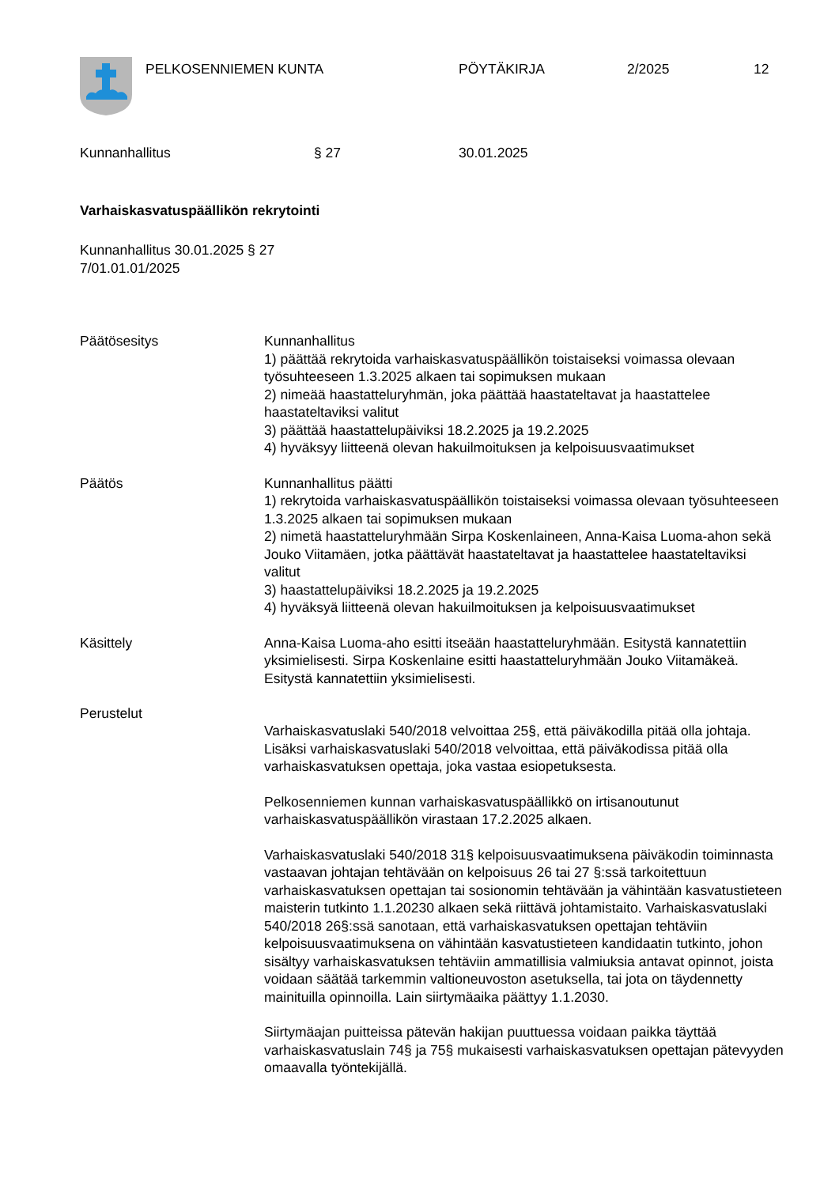PELKOSENNIEMEN KUNTA PÖYTÄKIRJA 2/2025 12
Kunnanhallitus § 27 30.01.2025
Varhaiskasvatuspäällikön rekrytointi
Kunnanhallitus 30.01.2025 § 27
7/01.01.01/2025
Päätösesitys Kunnanhallitus
1) päättää rekrytoida varhaiskasvatuspäällikön toistaiseksi voimassa olevaan työsuhteeseen 1.3.2025 alkaen tai sopimuksen mukaan
2) nimeää haastatteluryhmän, joka päättää haastateltavat ja haastattelee haastateltaviksi valitut
3) päättää haastattelupäiviksi 18.2.2025 ja 19.2.2025
4) hyväksyy liitteenä olevan hakuilmoituksen ja kelpoisuusvaatimukset
Päätös Kunnanhallitus päätti
1) rekrytoida varhaiskasvatuspäällikön toistaiseksi voimassa olevaan työsuhteeseen 1.3.2025 alkaen tai sopimuksen mukaan
2) nimetä haastatteluryhmään Sirpa Koskenlaineen, Anna-Kaisa Luoma-ahon sekä Jouko Viitamäen, jotka päättävät haastateltavat ja haastattelee haastateltaviksi valitut
3) haastattelupäiviksi 18.2.2025 ja 19.2.2025
4) hyväksyä liitteenä olevan hakuilmoituksen ja kelpoisuusvaatimukset
Käsittely Anna-Kaisa Luoma-aho esitti itseään haastatteluryhmään. Esitystä kannatettiin yksimielisesti. Sirpa Koskenlaine esitti haastatteluryhmään Jouko Viitamäkeä. Esitystä kannatettiin yksimielisesti.
Perustelut
Varhaiskasvatuslaki 540/2018 velvoittaa 25§, että päiväkodilla pitää olla johtaja. Lisäksi varhaiskasvatuslaki 540/2018 velvoittaa, että päiväkodissa pitää olla varhaiskasvatuksen opettaja, joka vastaa esiopetuksesta.
Pelkosenniemen kunnan varhaiskasvatuspäällikkö on irtisanoutunut varhaiskasvatuspäällikön virastaan 17.2.2025 alkaen.
Varhaiskasvatuslaki 540/2018 31§ kelpoisuusvaatimuksena päiväkodin toiminnasta vastaavan johtajan tehtävään on kelpoisuus 26 tai 27 §:ssä tarkoitettuun varhaiskasvatuksen opettajan tai sosionomin tehtävään ja vähintään kasvatustieteen maisterin tutkinto 1.1.20230 alkaen sekä riittävä johtamistaito. Varhaiskasvatuslaki 540/2018 26§:ssä sanotaan, että varhaiskasvatuksen opettajan tehtäviin kelpoisuusvaatimuksena on vähintään kasvatustieteen kandidaatin tutkinto, johon sisältyy varhaiskasvatuksen tehtäviin ammatillisia valmiuksia antavat opinnot, joista voidaan säätää tarkemmin valtioneuvoston asetuksella, tai jota on täydennetty mainituilla opinnoilla. Lain siirtymäaika päättyy 1.1.2030.
Siirtymäajan puitteissa pätevän hakijan puuttuessa voidaan paikka täyttää varhaiskasvatuslain 74§ ja 75§ mukaisesti varhaiskasvatuksen opettajan pätevyyden omaavalla työntekijällä.